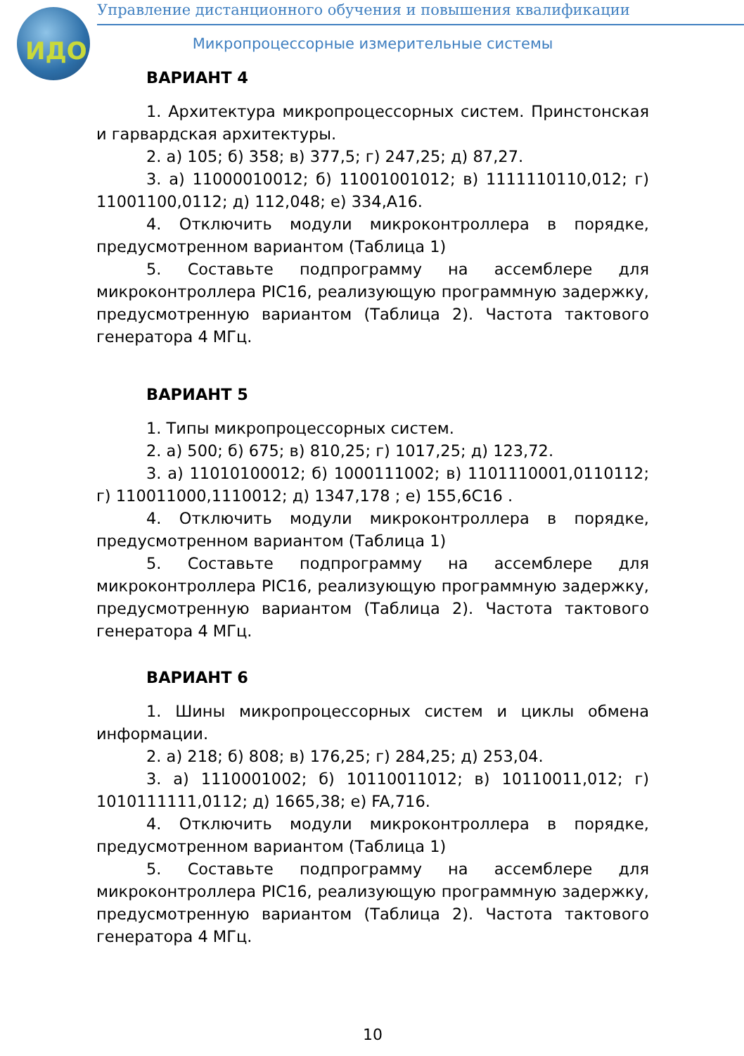ИДО
Управление дистанционного обучения и повышения квалификации
Микропроцессорные измерительные системы
ВАРИАНТ 4
1. Архитектура микропроцессорных систем. Принстонская и гарвардская архитектуры.
2. а) 105; б) 358; в) 377,5; г) 247,25; д) 87,27.
3. а) 11000010012; б) 11001001012; в) 1111110110,012; г) 11001100,0112; д) 112,048; е) 334,A16.
4. Отключить модули микроконтроллера в порядке, предусмотренном вариантом (Таблица 1)
5. Составьте подпрограмму на ассемблере для микроконтроллера PIC16, реализующую программную задержку, предусмотренную вариантом (Таблица 2). Частота тактового генератора 4 МГц.
ВАРИАНТ 5
1. Типы микропроцессорных систем.
2. а) 500; б) 675; в) 810,25; г) 1017,25; д) 123,72.
3. а) 11010100012; б) 1000111002; в) 1101110001,0110112; г) 110011000,1110012; д) 1347,178 ; е) 155,6C16 .
4. Отключить модули микроконтроллера в порядке, предусмотренном вариантом (Таблица 1)
5. Составьте подпрограмму на ассемблере для микроконтроллера PIC16, реализующую программную задержку, предусмотренную вариантом (Таблица 2). Частота тактового генератора 4 МГц.
ВАРИАНТ 6
1. Шины микропроцессорных систем и циклы обмена информации.
2. а) 218; б) 808; в) 176,25; г) 284,25; д) 253,04.
3. а) 1110001002; б) 10110011012; в) 10110011,012; г) 1010111111,0112; д) 1665,38; е) FA,716.
4. Отключить модули микроконтроллера в порядке, предусмотренном вариантом (Таблица 1)
5. Составьте подпрограмму на ассемблере для микроконтроллера PIC16, реализующую программную задержку, предусмотренную вариантом (Таблица 2). Частота тактового генератора 4 МГц.
10